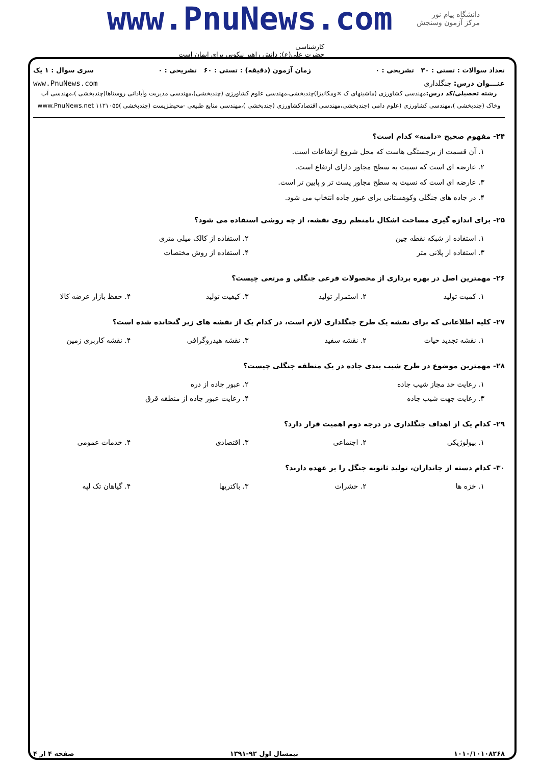www.PnuNews.com
دانشگاه پیام نور
مرکز آزمون وسنجش
کارشناسی
حضرت علی(ع): دانش راهبر نیکویی برای ایمان است
تعداد سوالات : تستی : ۳۰ تشریحی : ۰ زمان آزمون (دقیقه) : تستی : ۶۰ تشریحی : ۰ سری سوال : ۱ یک
عنـــوان درس: جنگلداری www.PnuNews.com
رشته تحصیلی/کد درس: مهندسی کشاورزی (ماشینهای ک ×ومکانیزا)چندبخشی،مهندسی علوم کشاورزی (چندبخشی)،مهندسی مدیریت وآبادانی روستاها(چندبخشی )،مهندسی آب وخاک (چندبخشی )،مهندسی کشاورزی (علوم دامی )چندبخشی،مهندسی اقتصادکشاورزی (چندبخشی )،مهندسی منابع طبیعی -محیطزیست (چندبخشی )۱۱۲۱۰۵۵ www.PnuNews.net
۲۴- مفهوم صحیح «دامنه» کدام است؟
۱. آن قسمت از برجستگی هاست که محل شروع ارتفاعات است.
۲. عارضه ای است که نسبت به سطح مجاور دارای ارتفاع است.
۳. عارضه ای است که نسبت به سطح مجاور پست تر و پایین تر است.
۴. در جاده های جنگلی وکوهستانی برای عبور جاده انتخاب می شود.
۲۵- برای اندازه گیری مساحت اشکال نامنظم روی نقشه، از چه روشی استفاده می شود؟
۱. استفاده از شبکه نقطه چین
۲. استفاده از کالک میلی متری
۳. استفاده از پلانی متر
۴. استفاده از روش مختصات
۲۶- مهمترین اصل در بهره برداری از محصولات فرعی جنگلی و مرتعی چیست؟
۱. کمیت تولید
۲. استمرار تولید
۳. کیفیت تولید
۴. حفظ بازار عرضه کالا
۲۷- کلیه اطلاعاتی که برای نقشه یک طرح جنگلداری لازم است، در کدام یک از نقشه های زیر گنجانده شده است؟
۱. نقشه تجدید حیات
۲. نقشه سفید
۳. نقشه هیدروگرافی
۴. نقشه کاربری زمین
۲۸- مهمترین موضوع در طرح شیب بندی جاده در یک منطقه جنگلی چیست؟
۱. رعایت حد مجاز شیب جاده
۲. عبور جاده از دره
۳. رعایت جهت شیب جاده
۴. رعایت عبور جاده از منطقه قرق
۲۹- کدام یک از اهداف جنگلداری در درجه دوم اهمیت قرار دارد؟
۱. بیولوژیکی
۲. اجتماعی
۳. اقتصادی
۴. خدمات عمومی
۳۰- کدام دسته از جانداران، تولید ثانویه جنگل را بر عهده دارند؟
۱. خزه ها
۲. حشرات
۳. باکتریها
۴. گیاهان تک لپه
۱۰۱۰/۱۰۱۰۸۲۶۸ نیمسال اول ۹۲-۱۳۹۱ صفحه ۴ از ۴